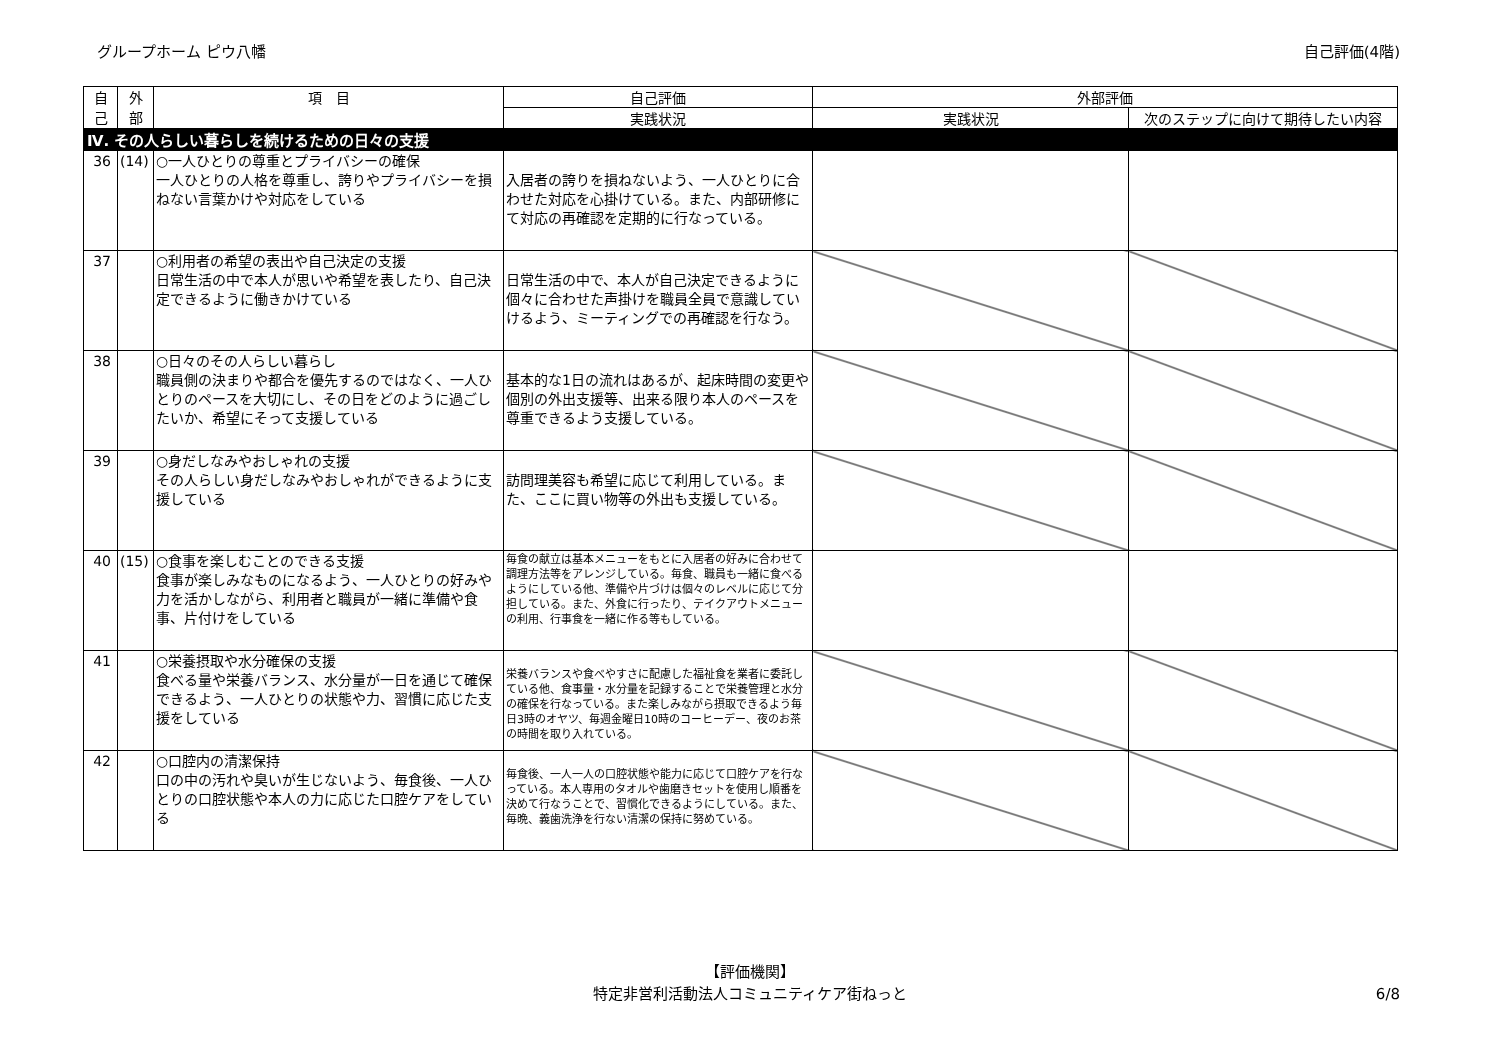グループホーム ピウ八幡 自己評価(4階)
| 自 己 | 外 部 | 項 目 | 自己評価 | 外部評価 | |
| --- | --- | --- | --- | --- | --- |
| | | | 実践状況 | 実践状況 | 次のステップに向けて期待したい内容 |
| Ⅳ. その人らしい暮らしを続けるための日々の支援 | | | | | |
| 36 | (14) | ○一人ひとりの尊重とプライバシーの確保 一人ひとりの人格を尊重し、誇りやプライバシーを損ねない言葉かけや対応をしている | 入居者の誇りを損ねないよう、一人ひとりに合わせた対応を心掛けている。また、内部研修にて対応の再確認を定期的に行なっている。 | | |
| 37 | | ○利用者の希望の表出や自己決定の支援 日常生活の中で本人が思いや希望を表したり、自己決定できるように働きかけている | 日常生活の中で、本人が自己決定できるように個々に合わせた声掛けを職員全員で意識していけるよう、ミーティングでの再確認を行なう。 | | |
| 38 | | ○日々のその人らしい暮らし 職員側の決まりや都合を優先するのではなく、一人ひとりのペースを大切にし、その日をどのように過ごしたいか、希望にそって支援している | 基本的な1日の流れはあるが、起床時間の変更や個別の外出支援等、出来る限り本人のペースを尊重できるよう支援している。 | | |
| 39 | | ○身だしなみやおしゃれの支援 その人らしい身だしなみやおしゃれができるように支援している | 訪問理美容も希望に応じて利用している。また、ここに買い物等の外出も支援している。 | | |
| 40 | (15) | ○食事を楽しむことのできる支援 食事が楽しみなものになるよう、一人ひとりの好みや力を活かしながら、利用者と職員が一緒に準備や食事、片付けをしている | 毎食の献立は基本メニューをもとに入居者の好みに合わせて調理方法等をアレンジしている。毎食、職員も一緒に食べるようにしている他、準備や片づけは個々のレベルに応じて分担している。また、外食に行ったり、テイクアウトメニューの利用、行事食を一緒に作る等もしている。 | | |
| 41 | | ○栄養摂取や水分確保の支援 食べる量や栄養バランス、水分量が一日を通じて確保できるよう、一人ひとりの状態や力、習慣に応じた支援をしている | 栄養バランスや食べやすさに配慮した福祉食を業者に委託している他、食事量・水分量を記録することで栄養管理と水分の確保を行なっている。また楽しみながら摂取できるよう毎日3時のオヤツ、毎週金曜日10時のコーヒーデー、夜のお茶の時間を取り入れている。 | | |
| 42 | | ○口腔内の清潔保持 口の中の汚れや臭いが生じないよう、毎食後、一人ひとりの口腔状態や本人の力に応じた口腔ケアをしている | 毎食後、一人一人の口腔状態や能力に応じて口腔ケアを行なっている。本人専用のタオルや歯磨きセットを使用し順番を決めて行なうことで、習慣化できるようにしている。また、毎晩、義歯洗浄を行ない清潔の保持に努めている。 | | |
【評価機関】
特定非営利活動法人コミュニティケア街ねっと
6/8